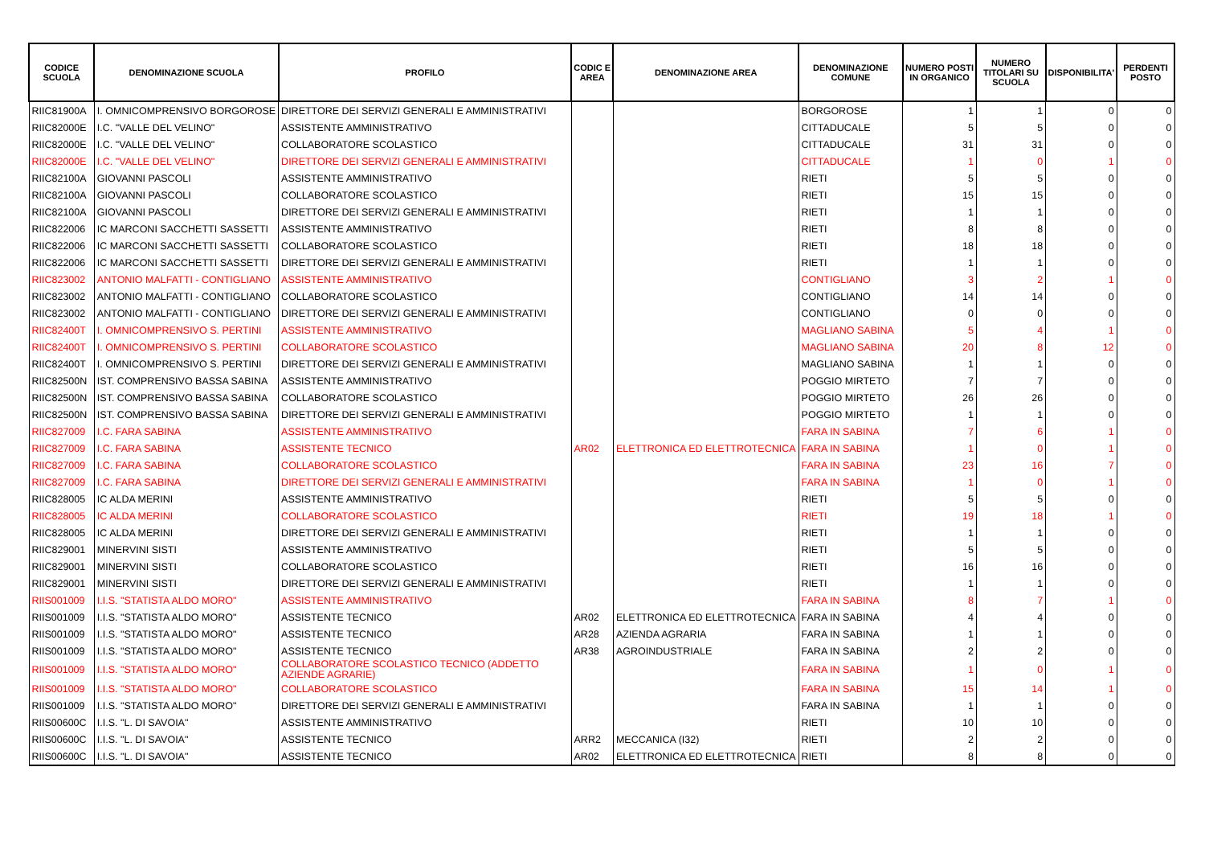| CODICE SCUOLA | DENOMINAZIONE SCUOLA | PROFILO | CODIC E AREA | DENOMINAZIONE AREA | DENOMINAZIONE COMUNE | NUMERO POSTI IN ORGANICO | NUMERO TITOLARI SU SCUOLA | DISPONIBILITA' | PERDENTI POSTO |
| --- | --- | --- | --- | --- | --- | --- | --- | --- | --- |
| RIIC81900A | I. OMNICOMPRENSIVO BORGOROSE | DIRETTORE DEI SERVIZI GENERALI E AMMINISTRATIVI | | | BORGOROSE | 1 | 1 | 0 | 0 |
| RIIC82000E | I.C. "VALLE DEL VELINO" | ASSISTENTE AMMINISTRATIVO | | | CITTADUCALE | 5 | 5 | 0 | 0 |
| RIIC82000E | I.C. "VALLE DEL VELINO" | COLLABORATORE SCOLASTICO | | | CITTADUCALE | 31 | 31 | 0 | 0 |
| RIIC82000E | I.C. "VALLE DEL VELINO" | DIRETTORE DEI SERVIZI GENERALI E AMMINISTRATIVI | | | CITTADUCALE | 1 | 0 | 1 | 0 |
| RIIC82100A | GIOVANNI PASCOLI | ASSISTENTE AMMINISTRATIVO | | | RIETI | 5 | 5 | 0 | 0 |
| RIIC82100A | GIOVANNI PASCOLI | COLLABORATORE SCOLASTICO | | | RIETI | 15 | 15 | 0 | 0 |
| RIIC82100A | GIOVANNI PASCOLI | DIRETTORE DEI SERVIZI GENERALI E AMMINISTRATIVI | | | RIETI | 1 | 1 | 0 | 0 |
| RIIC822006 | IC MARCONI SACCHETTI SASSETTI | ASSISTENTE AMMINISTRATIVO | | | RIETI | 8 | 8 | 0 | 0 |
| RIIC822006 | IC MARCONI SACCHETTI SASSETTI | COLLABORATORE SCOLASTICO | | | RIETI | 18 | 18 | 0 | 0 |
| RIIC822006 | IC MARCONI SACCHETTI SASSETTI | DIRETTORE DEI SERVIZI GENERALI E AMMINISTRATIVI | | | RIETI | 1 | 1 | 0 | 0 |
| RIIC823002 | ANTONIO MALFATTI - CONTIGLIANO | ASSISTENTE AMMINISTRATIVO | | | CONTIGLIANO | 3 | 2 | 1 | 0 |
| RIIC823002 | ANTONIO MALFATTI - CONTIGLIANO | COLLABORATORE SCOLASTICO | | | CONTIGLIANO | 14 | 14 | 0 | 0 |
| RIIC823002 | ANTONIO MALFATTI - CONTIGLIANO | DIRETTORE DEI SERVIZI GENERALI E AMMINISTRATIVI | | | CONTIGLIANO | 0 | 0 | 0 | 0 |
| RIIC82400T | I. OMNICOMPRENSIVO S. PERTINI | ASSISTENTE AMMINISTRATIVO | | | MAGLIANO SABINA | 5 | 4 | 1 | 0 |
| RIIC82400T | I. OMNICOMPRENSIVO S. PERTINI | COLLABORATORE SCOLASTICO | | | MAGLIANO SABINA | 20 | 8 | 12 | 0 |
| RIIC82400T | I. OMNICOMPRENSIVO S. PERTINI | DIRETTORE DEI SERVIZI GENERALI E AMMINISTRATIVI | | | MAGLIANO SABINA | 1 | 1 | 0 | 0 |
| RIIC82500N | IST. COMPRENSIVO BASSA SABINA | ASSISTENTE AMMINISTRATIVO | | | POGGIO MIRTETO | 7 | 7 | 0 | 0 |
| RIIC82500N | IST. COMPRENSIVO BASSA SABINA | COLLABORATORE SCOLASTICO | | | POGGIO MIRTETO | 26 | 26 | 0 | 0 |
| RIIC82500N | IST. COMPRENSIVO BASSA SABINA | DIRETTORE DEI SERVIZI GENERALI E AMMINISTRATIVI | | | POGGIO MIRTETO | 1 | 1 | 0 | 0 |
| RIIC827009 | I.C. FARA SABINA | ASSISTENTE AMMINISTRATIVO | | | FARA IN SABINA | 7 | 6 | 1 | 0 |
| RIIC827009 | I.C. FARA SABINA | ASSISTENTE TECNICO | AR02 | ELETTRONICA ED ELETTROTECNICA | FARA IN SABINA | 1 | 0 | 1 | 0 |
| RIIC827009 | I.C. FARA SABINA | COLLABORATORE SCOLASTICO | | | FARA IN SABINA | 23 | 16 | 7 | 0 |
| RIIC827009 | I.C. FARA SABINA | DIRETTORE DEI SERVIZI GENERALI E AMMINISTRATIVI | | | FARA IN SABINA | 1 | 0 | 1 | 0 |
| RIIC828005 | IC ALDA MERINI | ASSISTENTE AMMINISTRATIVO | | | RIETI | 5 | 5 | 0 | 0 |
| RIIC828005 | IC ALDA MERINI | COLLABORATORE SCOLASTICO | | | RIETI | 19 | 18 | 1 | 0 |
| RIIC828005 | IC ALDA MERINI | DIRETTORE DEI SERVIZI GENERALI E AMMINISTRATIVI | | | RIETI | 1 | 1 | 0 | 0 |
| RIIC829001 | MINERVINI SISTI | ASSISTENTE AMMINISTRATIVO | | | RIETI | 5 | 5 | 0 | 0 |
| RIIC829001 | MINERVINI SISTI | COLLABORATORE SCOLASTICO | | | RIETI | 16 | 16 | 0 | 0 |
| RIIC829001 | MINERVINI SISTI | DIRETTORE DEI SERVIZI GENERALI E AMMINISTRATIVI | | | RIETI | 1 | 1 | 0 | 0 |
| RIIS001009 | I.I.S. "STATISTA ALDO MORO" | ASSISTENTE AMMINISTRATIVO | | | FARA IN SABINA | 8 | 7 | 1 | 0 |
| RIIS001009 | I.I.S. "STATISTA ALDO MORO" | ASSISTENTE TECNICO | AR02 | ELETTRONICA ED ELETTROTECNICA | FARA IN SABINA | 4 | 4 | 0 | 0 |
| RIIS001009 | I.I.S. "STATISTA ALDO MORO" | ASSISTENTE TECNICO | AR28 | AZIENDA AGRARIA | FARA IN SABINA | 1 | 1 | 0 | 0 |
| RIIS001009 | I.I.S. "STATISTA ALDO MORO" | ASSISTENTE TECNICO | AR38 | AGROINDUSTRIALE | FARA IN SABINA | 2 | 2 | 0 | 0 |
| RIIS001009 | I.I.S. "STATISTA ALDO MORO" | COLLABORATORE SCOLASTICO TECNICO (ADDETTO AZIENDE AGRARIE) | | | FARA IN SABINA | 1 | 0 | 1 | 0 |
| RIIS001009 | I.I.S. "STATISTA ALDO MORO" | COLLABORATORE SCOLASTICO | | | FARA IN SABINA | 15 | 14 | 1 | 0 |
| RIIS001009 | I.I.S. "STATISTA ALDO MORO" | DIRETTORE DEI SERVIZI GENERALI E AMMINISTRATIVI | | | FARA IN SABINA | 1 | 1 | 0 | 0 |
| RIIS00600C | I.I.S. "L. DI SAVOIA" | ASSISTENTE AMMINISTRATIVO | | | RIETI | 10 | 10 | 0 | 0 |
| RIIS00600C | I.I.S. "L. DI SAVOIA" | ASSISTENTE TECNICO | ARR2 | MECCANICA (I32) | RIETI | 2 | 2 | 0 | 0 |
| RIIS00600C | I.I.S. "L. DI SAVOIA" | ASSISTENTE TECNICO | AR02 | ELETTRONICA ED ELETTROTECNICA | RIETI | 8 | 8 | 0 | 0 |